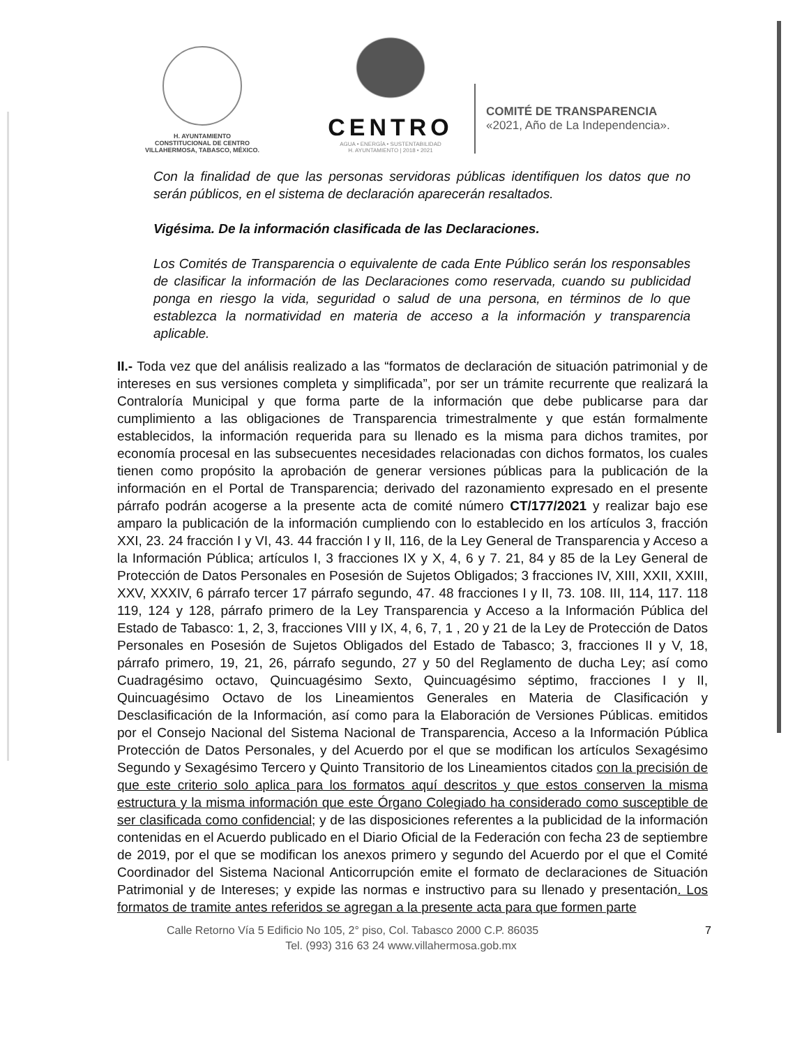H. AYUNTAMIENTO
CONSTITUCIONAL DE CENTRO
VILLAHERMOSA, TABASCO, MÉXICO.
CENTRO
AGUA • ENERGÍA • SUSTENTABILIDAD
H. AYUNTAMIENTO | 2018 • 2021
COMITÉ DE TRANSPARENCIA
«2021, Año de La Independencia».
Con la finalidad de que las personas servidoras públicas identifiquen los datos que no serán públicos, en el sistema de declaración aparecerán resaltados.
Vigésima. De la información clasificada de las Declaraciones.
Los Comités de Transparencia o equivalente de cada Ente Público serán los responsables de clasificar la información de las Declaraciones como reservada, cuando su publicidad ponga en riesgo la vida, seguridad o salud de una persona, en términos de lo que establezca la normatividad en materia de acceso a la información y transparencia aplicable.
II.- Toda vez que del análisis realizado a las “formatos de declaración de situación patrimonial y de intereses en sus versiones completa y simplificada”, por ser un trámite recurrente que realizará la Contraloría Municipal y que forma parte de la información que debe publicarse para dar cumplimiento a las obligaciones de Transparencia trimestralmente y que están formalmente establecidos, la información requerida para su llenado es la misma para dichos tramites, por economía procesal en las subsecuentes necesidades relacionadas con dichos formatos, los cuales tienen como propósito la aprobación de generar versiones públicas para la publicación de la información en el Portal de Transparencia; derivado del razonamiento expresado en el presente párrafo podrán acogerse a la presente acta de comité número CT/177/2021 y realizar bajo ese amparo la publicación de la información cumpliendo con lo establecido en los artículos 3, fracción XXI, 23. 24 fracción I y VI, 43. 44 fracción I y II, 116, de la Ley General de Transparencia y Acceso a la Información Pública; artículos I, 3 fracciones IX y X, 4, 6 y 7. 21, 84 y 85 de la Ley General de Protección de Datos Personales en Posesión de Sujetos Obligados; 3 fracciones IV, XIII, XXII, XXIII, XXV, XXXIV, 6 párrafo tercer 17 párrafo segundo, 47. 48 fracciones I y II, 73. 108. III, 114, 117. 118 119, 124 y 128, párrafo primero de la Ley Transparencia y Acceso a la Información Pública del Estado de Tabasco: 1, 2, 3, fracciones VIII y IX, 4, 6, 7, 1 , 20 y 21 de la Ley de Protección de Datos Personales en Posesión de Sujetos Obligados del Estado de Tabasco; 3, fracciones II y V, 18, párrafo primero, 19, 21, 26, párrafo segundo, 27 y 50 del Reglamento de ducha Ley; así como Cuadragésimo octavo, Quincuagésimo Sexto, Quincuagésimo séptimo, fracciones I y II, Quincuagésimo Octavo de los Lineamientos Generales en Materia de Clasificación y Desclasificación de la Información, así como para la Elaboración de Versiones Públicas. emitidos por el Consejo Nacional del Sistema Nacional de Transparencia, Acceso a la Información Pública Protección de Datos Personales, y del Acuerdo por el que se modifican los artículos Sexagésimo Segundo y Sexagésimo Tercero y Quinto Transitorio de los Lineamientos citados con la precisión de que este criterio solo aplica para los formatos aquí descritos y que estos conserven la misma estructura y la misma información que este Órgano Colegiado ha considerado como susceptible de ser clasificada como confidencial; y de las disposiciones referentes a la publicidad de la información contenidas en el Acuerdo publicado en el Diario Oficial de la Federación con fecha 23 de septiembre de 2019, por el que se modifican los anexos primero y segundo del Acuerdo por el que el Comité Coordinador del Sistema Nacional Anticorrupción emite el formato de declaraciones de Situación Patrimonial y de Intereses; y expide las normas e instructivo para su llenado y presentación. Los formatos de tramite antes referidos se agregan a la presente acta para que formen parte
7 Calle Retorno Vía 5 Edificio No 105, 2° piso, Col. Tabasco 2000 C.P. 86035
Tel. (993) 316 63 24 www.villahermosa.gob.mx